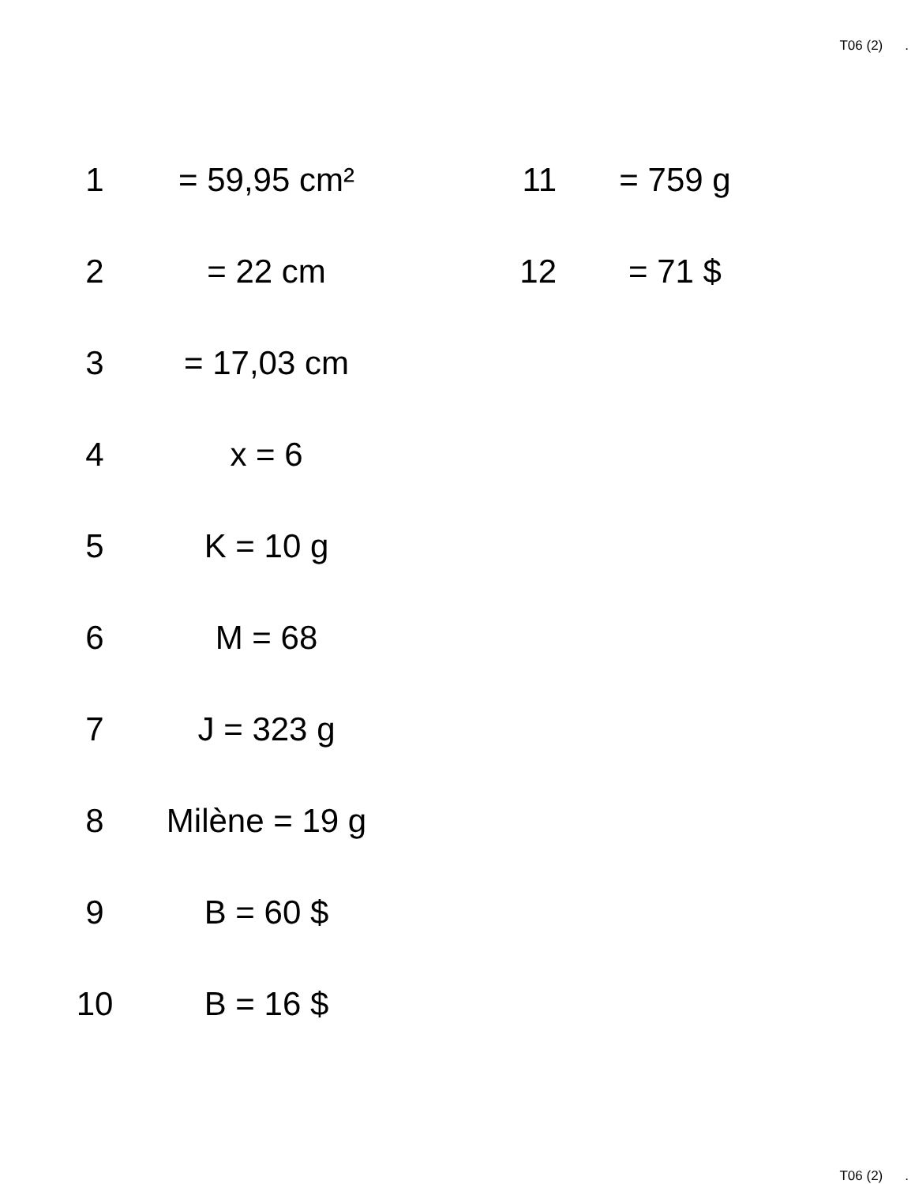T06 (2).
| 1 | = 59,95 cm² | 11 | = 759 g |
| 2 | = 22 cm | 12 | = 71 $ |
| 3 | = 17,03 cm | | |
| 4 | x = 6 | | |
| 5 | K = 10 g | | |
| 6 | M = 68 | | |
| 7 | J = 323 g | | |
| 8 | Milène = 19 g | | |
| 9 | B = 60 $ | | |
| 10 | B = 16 $ | | |
T06 (2).